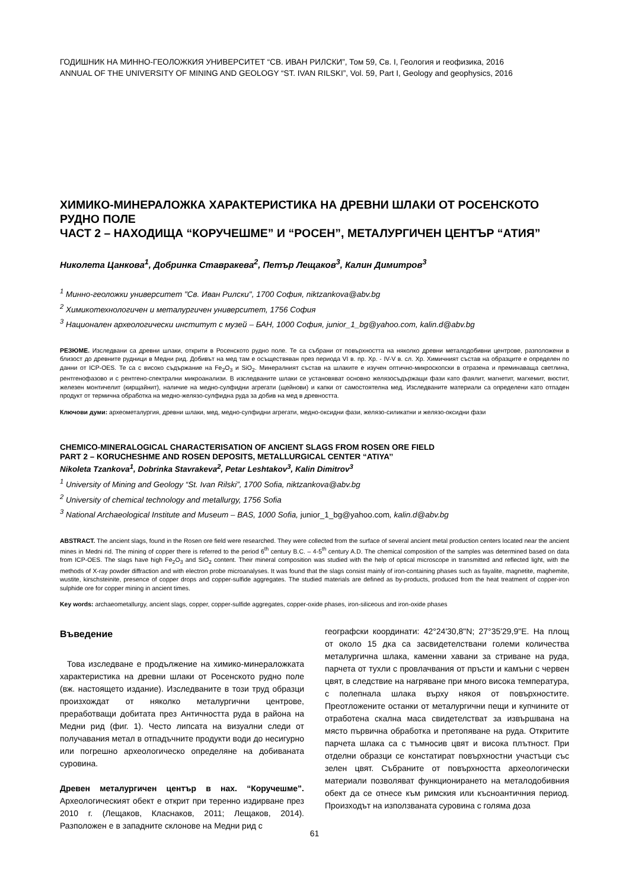ГОДИШНИК НА МИННО-ГЕОЛОЖКИЯ УНИВЕРСИТЕТ “СВ. ИВАН РИЛСКИ”, Том 59, Св. I, Геология и геофизика, 2016
ANNUAL OF THE UNIVERSITY OF MINING AND GEOLOGY “ST. IVAN RILSKI”, Vol. 59, Part I, Geology and geophysics, 2016
ХИМИКО-МИНЕРАЛОЖКА ХАРАКТЕРИСТИКА НА ДРЕВНИ ШЛАКИ ОТ РОСЕНСКОТО РУДНО ПОЛЕ
ЧАСТ 2 – НАХОДИЩА “КОРУЧЕШМЕ” И “РОСЕН”, МЕТАЛУРГИЧЕН ЦЕНТЪР “АТИЯ”
Николета Цанкова<sup>1</sup>, Добринка Ставракева<sup>2</sup>, Петър Лещаков<sup>3</sup>, Калин Димитров<sup>3</sup>
<sup>1</sup> Минно-геоложки университет "Св. Иван Рилски", 1700 София, niktzankova@abv.bg
<sup>2</sup> Химикотехнологичен и металургичен университет, 1756 София
<sup>3</sup> Национален археологически институт с музей – БАН, 1000 София, junior_1_bg@yahoo.com, kalin.d@abv.bg
РЕЗЮМЕ. Изследвани са древни шлаки, открити в Росенското рудно поле. Те са събрани от повърхността на няколко древни металодобивни центрове, разположени в близост до древните рудници в Медни рид. Добивът на мед там е осъществяван през периода VI в. пр. Хр. - IV-V в. сл. Хр. Химичният състав на образците е определен по данни от ICP-OES. Те са с високо съдържание на Fe<sub>2</sub>O<sub>3</sub> и SiO<sub>2</sub>. Минералният състав на шлаките е изучен оптично-микроскопски в отразена и преминаваща светлина, рентгенофазово и с рентгено-спектрални микроанализи. В изследваните шлаки се установяват основно желязосъдържащи фази като фаялит, магнетит, магхемит, вюстит, железен монтичелит (кирщайнит), наличие на медно-сулфидни агрегати (щейнови) и капки от самостоятелна мед. Изследваните материали са определени като отпаден продукт от термична обработка на медно-желязо-сулфидна руда за добив на мед в древността.
Ключови думи: археометалургия, древни шлаки, мед, медно-сулфидни агрегати, медно-оксидни фази, желязо-силикатни и желязо-оксидни фази
CHEMICO-MINERALOGICAL CHARACTERISATION OF ANCIENT SLAGS FROM ROSEN ORE FIELD
PART 2 – KORUCHESHME AND ROSEN DEPOSITS, METALLURGICAL CENTER “ATIYA’’
Nikoleta Tzankova<sup>1</sup>, Dobrinka Stavrakeva<sup>2</sup>, Petar Leshtakov<sup>3</sup>, Kalin Dimitrov<sup>3</sup>
<sup>1</sup> University of Mining and Geology “St. Ivan Rilski”, 1700 Sofia, niktzankova@abv.bg
<sup>2</sup> University of chemical technology and metallurgy, 1756 Sofia
<sup>3</sup> National Archaeological Institute and Museum – BAS, 1000 Sofia, junior_1_bg@yahoo.com, kalin.d@abv.bg
ABSTRACT. The ancient slags, found in the Rosen ore field were researched. They were collected from the surface of several ancient metal production centers located near the ancient mines in Medni rid. The mining of copper there is referred to the period 6<sup>th</sup> century B.C. – 4-5<sup>th</sup> century A.D. The chemical composition of the samples was determined based on data from ICP-OES. The slags have high Fe<sub>2</sub>O<sub>3</sub> and SiO<sub>2</sub> content. Their mineral composition was studied with the help of optical microscope in transmitted and reflected light, with the methods of X-ray powder diffraction and with electron probe microanalyses. It was found that the slags consist mainly of iron-containing phases such as fayalite, magnetite, maghemite, wustite, kirschsteinite, presence of copper drops and copper-sulfide aggregates. The studied materials are defined as by-products, produced from the heat treatment of copper-iron sulphide ore for copper mining in ancient times.
Key words: archaeometallurgy, ancient slags, copper, copper-sulfide aggregates, copper-oxide phases, iron-siliceous and iron-oxide phases
Въведение
Това изследване е продължение на химико-минера­ложката характеристика на древни шлаки от Росенското рудно поле (вж. настоящето издание). Изследваните в този труд образци произхождат от няколко металургични центрове, преработващи добитата през Античността руда в района на Медни рид (фиг. 1). Често липсата на визуални следи от получавания метал в отпадъчните продукти води до несигурно или погрешно археологическо определяне на добиваната суровина.
Древен металургичен център в нах. “Коручешме”. Археологическият обект е открит при теренно издирване през 2010 г. (Лещаков, Класнаков, 2011; Лещаков, 2014). Разположен е в западните склонове на Медни рид с
географски координати: 42°24'30,8"N; 27°35'29,9"E. На площ от около 15 дка са засвидетелствани големи количества металургична шлака, каменни хавани за стриване на руда, парчета от тухли с провлачвания от пръсти и камъни с червен цвят, в следствие на нагряване при много висока температура, с полепнала шлака върху някоя от повърхностите. Преотложените останки от металургични пещи и купчините от отработена скална маса свидетелстват за извършвана на място първична обработка и претопяване на руда. Откритите парчета шлака са с тъмносив цвят и висока плътност. При отделни образци се констатират повърхностни участъци със зелен цвят. Събраните от повърхността археологически материа­ли позволяват функционирането на металодобивния обект да се отнесе към римския или късноантичния период. Произходът на използваната суровина с голяма доза
61